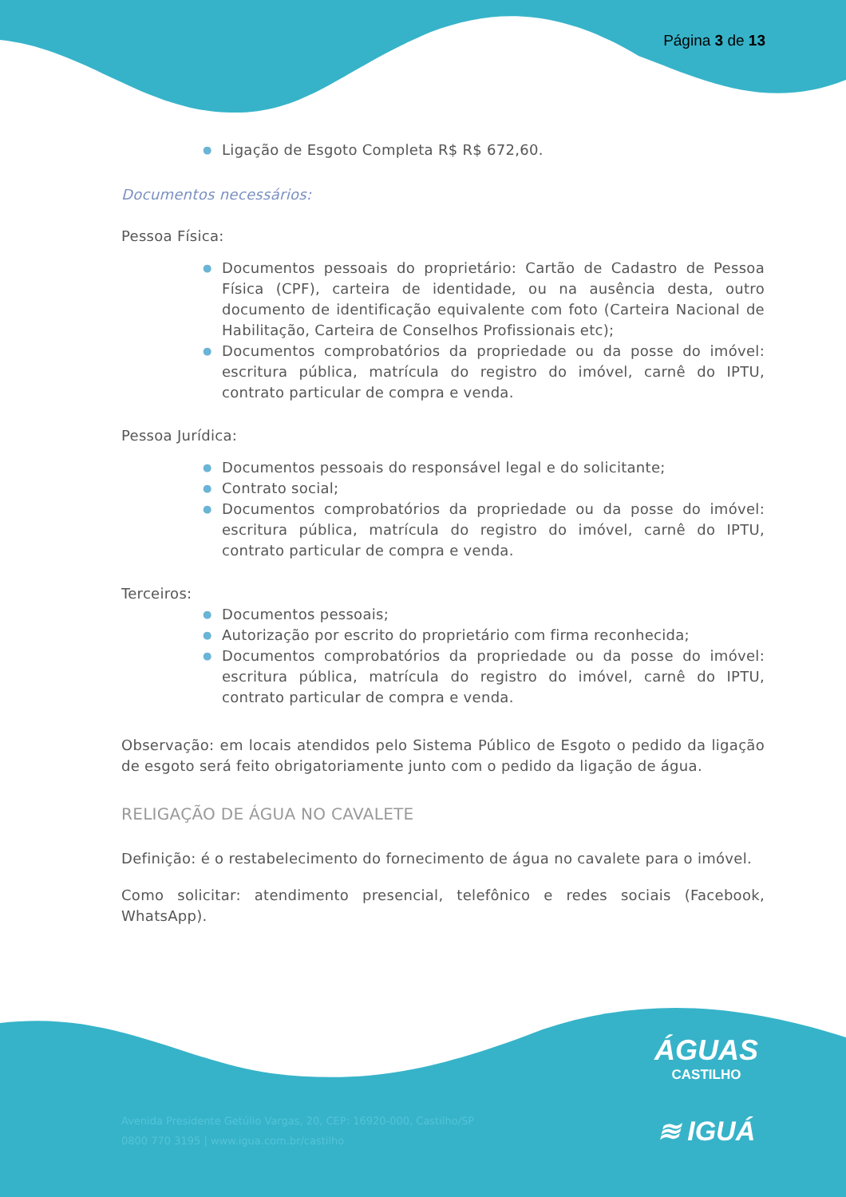Página 3 de 13
● Ligação de Esgoto Completa R$ R$ 672,60.
Documentos necessários:
Pessoa Física:
● Documentos pessoais do proprietário: Cartão de Cadastro de Pessoa Física (CPF), carteira de identidade, ou na ausência desta, outro documento de identificação equivalente com foto (Carteira Nacional de Habilitação, Carteira de Conselhos Profissionais etc);
● Documentos comprobatórios da propriedade ou da posse do imóvel: escritura pública, matrícula do registro do imóvel, carnê do IPTU, contrato particular de compra e venda.
Pessoa Jurídica:
● Documentos pessoais do responsável legal e do solicitante;
● Contrato social;
● Documentos comprobatórios da propriedade ou da posse do imóvel: escritura pública, matrícula do registro do imóvel, carnê do IPTU, contrato particular de compra e venda.
Terceiros:
● Documentos pessoais;
● Autorização por escrito do proprietário com firma reconhecida;
● Documentos comprobatórios da propriedade ou da posse do imóvel: escritura pública, matrícula do registro do imóvel, carnê do IPTU, contrato particular de compra e venda.
Observação: em locais atendidos pelo Sistema Público de Esgoto o pedido da ligação de esgoto será feito obrigatoriamente junto com o pedido da ligação de água.
RELIGAÇÃO DE ÁGUA NO CAVALETE
Definição: é o restabelecimento do fornecimento de água no cavalete para o imóvel.
Como solicitar: atendimento presencial, telefônico e redes sociais (Facebook, WhatsApp).
ÁGUAS
CASTILHO
≋ IGUÁ
Avenida Presidente Getúlio Vargas, 20, CEP: 16920-000, Castilho/SP
0800 770 3195 | www.igua.com.br/castilho